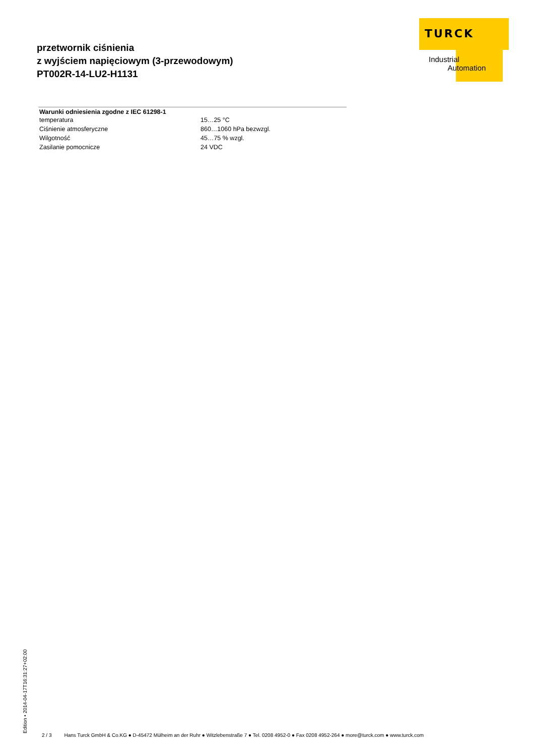przetwornik ciśnienia
z wyjściem napięciowym (3-przewodowym)
PT002R-14-LU2-H1131
TURCK
Industrial
Automation
| Warunki odniesienia zgodne z IEC 61298-1 | |
| --- | --- |
| temperatura | 15…25 °C |
| Ciśnienie atmosferyczne | 860…1060 hPa bezwzgl. |
| Wilgotność | 45…75 % wzgl. |
| Zasilanie pomocnicze | 24 VDC |
Edition • 2014-04-17T16:31:27+02:00
2 / 3 Hans Turck GmbH & Co.KG ● D-45472 Mülheim an der Ruhr ● Witzlebenstraße 7 ● Tel. 0208 4952-0 ● Fax 0208 4952-264 ● more@turck.com ● www.turck.com